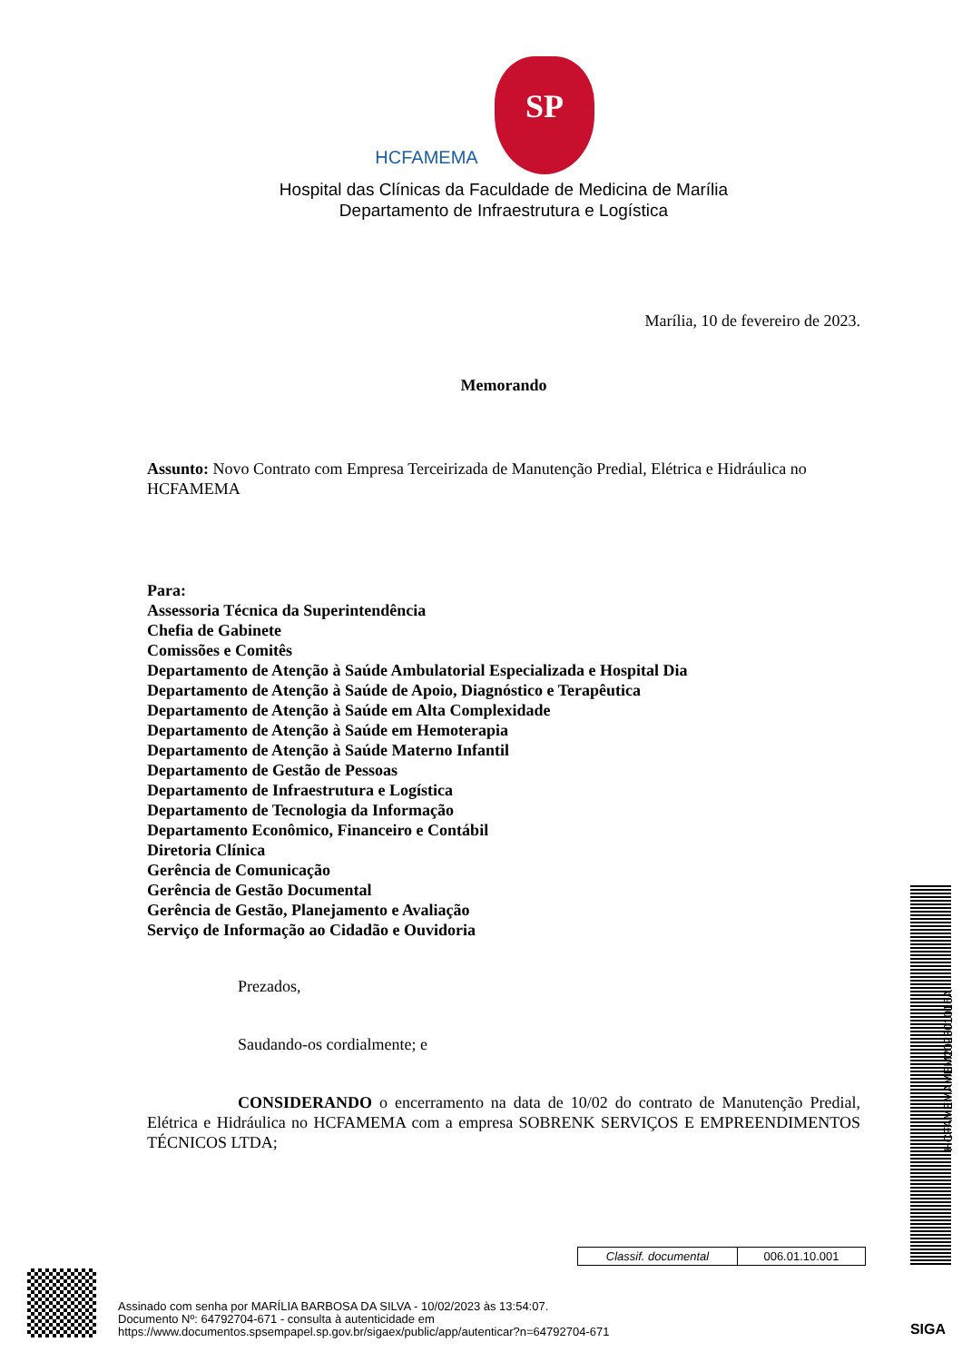HCFAMEMA SP
Hospital das Clínicas da Faculdade de Medicina de Marília
Departamento de Infraestrutura e Logística
Marília, 10 de fevereiro de 2023.
Memorando
Assunto: Novo Contrato com Empresa Terceirizada de Manutenção Predial, Elétrica e Hidráulica no HCFAMEMA
Para:
Assessoria Técnica da Superintendência
Chefia de Gabinete
Comissões e Comitês
Departamento de Atenção à Saúde Ambulatorial Especializada e Hospital Dia
Departamento de Atenção à Saúde de Apoio, Diagnóstico e Terapêutica
Departamento de Atenção à Saúde em Alta Complexidade
Departamento de Atenção à Saúde em Hemoterapia
Departamento de Atenção à Saúde Materno Infantil
Departamento de Gestão de Pessoas
Departamento de Infraestrutura e Logística
Departamento de Tecnologia da Informação
Departamento Econômico, Financeiro e Contábil
Diretoria Clínica
Gerência de Comunicação
Gerência de Gestão Documental
Gerência de Gestão, Planejamento e Avaliação
Serviço de Informação ao Cidadão e Ouvidoria
Prezados,
Saudando-os cordialmente; e
CONSIDERANDO o encerramento na data de 10/02 do contrato de Manutenção Predial, Elétrica e Hidráulica no HCFAMEMA com a empresa SOBRENK SERVIÇOS E EMPREENDIMENTOS TÉCNICOS LTDA;
HCFAMEMAMEM202301016A
| Classif. documental | 006.01.10.001 |
Assinado com senha por MARÍLIA BARBOSA DA SILVA - 10/02/2023 às 13:54:07.
Documento Nº: 64792704-671 - consulta à autenticidade em
https://www.documentos.spsempapel.sp.gov.br/sigaex/public/app/autenticar?n=64792704-671
SIGA